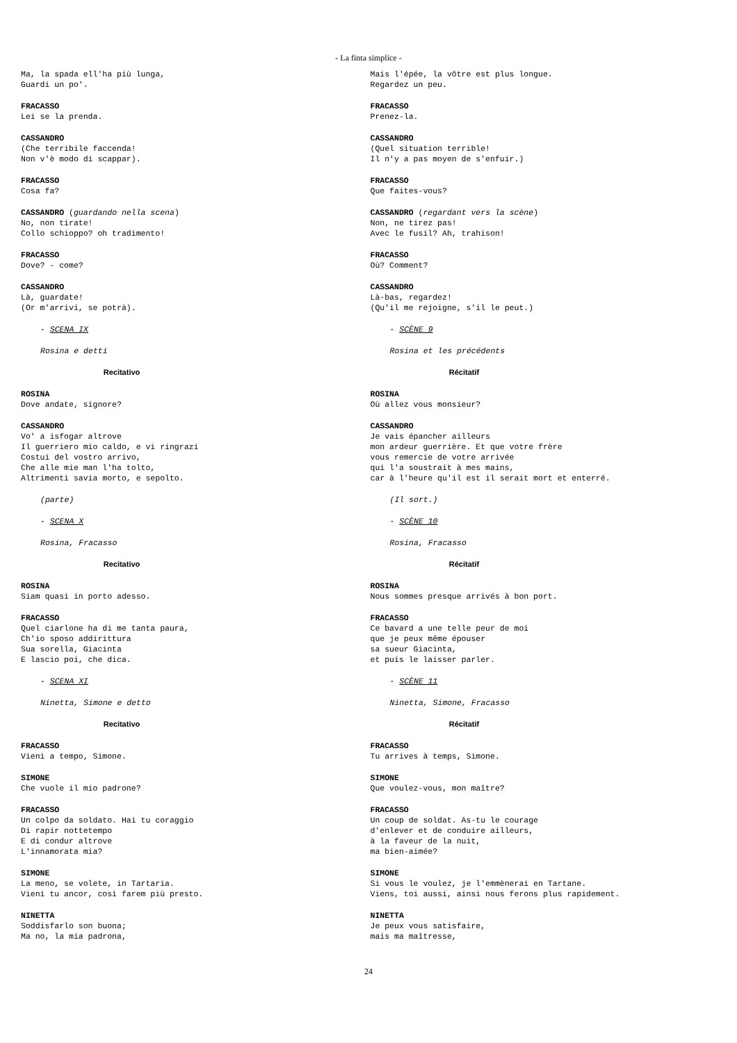- La finta simplice -
Ma, la spada ell'ha più lunga,
Guardi un po'.
FRACASSO
Lei se la prenda.
CASSANDRO
(Che terribile faccenda!
Non v'è modo di scappar).
FRACASSO
Cosa fa?
CASSANDRO (guardando nella scena)
No, non tirate!
Collo schioppo? oh tradimento!
FRACASSO
Dove? - come?
CASSANDRO
Là, guardate!
(Or m'arrivi, se potrà).
- SCENA IX
Rosina e detti
Recitativo
ROSINA
Dove andate, signore?
CASSANDRO
Vo' a isfogar altrove
Il guerriero mio caldo, e vi ringrazi
Costui del vostro arrivo,
Che alle mie man l'ha tolto,
Altrimenti savia morto, e sepolto.
(parte)
- SCENA X
Rosina, Fracasso
Recitativo
ROSINA
Siam quasi in porto adesso.
FRACASSO
Quel ciarlone ha di me tanta paura,
Ch'io sposo addirittura
Sua sorella, Giacinta
E lascio poi, che dica.
- SCENA XI
Ninetta, Simone e detto
Recitativo
FRACASSO
Vieni a tempo, Simone.
SIMONE
Che vuole il mio padrone?
FRACASSO
Un colpo da soldato. Hai tu coraggio
Di rapir nottetempo
E di condur altrove
L'innamorata mia?
SIMONE
La meno, se volete, in Tartaria.
Vieni tu ancor, così farem più presto.
NINETTA
Soddisfarlo son buona;
Ma no, la mia padrona,
Mais l'épée, la vôtre est plus longue.
Regardez un peu.
FRACASSO
Prenez-la.
CASSANDRO
(Quel situation terrible!
Il n'y a pas moyen de s'enfuir.)
FRACASSO
Que faites-vous?
CASSANDRO (regardant vers la scène)
Non, ne tirez pas!
Avec le fusil? Ah, trahison!
FRACASSO
Où? Comment?
CASSANDRO
Là-bas, regardez!
(Qu'il me rejoigne, s'il le peut.)
- SCÈNE 9
Rosina et les précédents
Récitatif
ROSINA
Où allez vous monsieur?
CASSANDRO
Je vais épancher ailleurs
mon ardeur guerrière. Et que votre frère
vous remercie de votre arrivée
qui l'a soustrait à mes mains,
car à l'heure qu'il est il serait mort et enterré.
(Il sort.)
- SCÈNE 10
Rosina, Fracasso
Récitatif
ROSINA
Nous sommes presque arrivés à bon port.
FRACASSO
Ce bavard a une telle peur de moi
que je peux même épouser
sa sueur Giacinta,
et puis le laisser parler.
- SCÈNE 11
Ninetta, Simone, Fracasso
Récitatif
FRACASSO
Tu arrives à temps, Simone.
SIMONE
Que voulez-vous, mon maître?
FRACASSO
Un coup de soldat. As-tu le courage
d'enlever et de conduire ailleurs,
à la faveur de la nuit,
ma bien-aimée?
SIMONE
Si vous le voulez, je l'emmènerai en Tartane.
Viens, toi aussi, ainsi nous ferons plus rapidement.
NINETTA
Je peux vous satisfaire,
mais ma maîtresse,
24